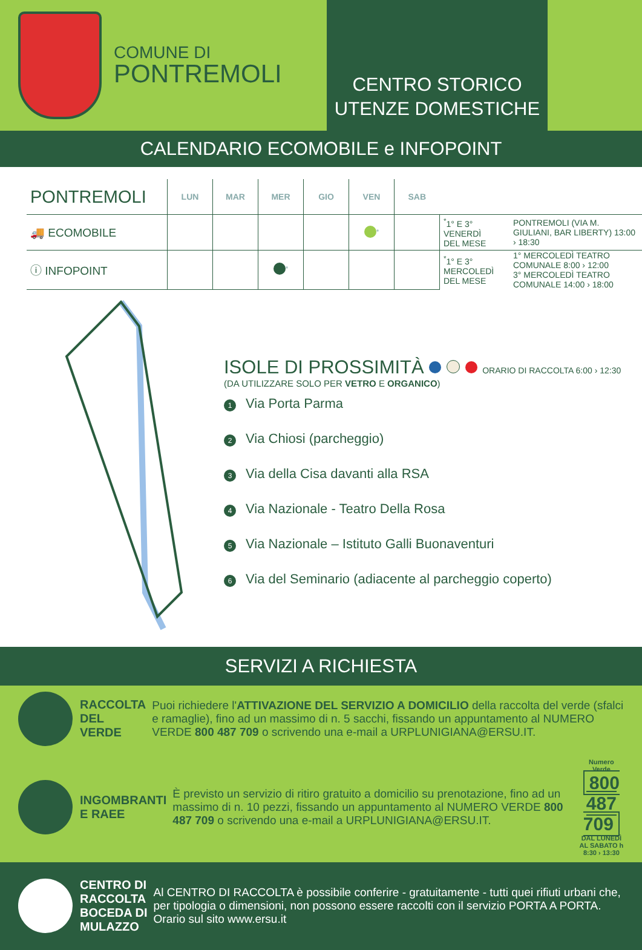COMUNE DI
PONTREMOLI
CENTRO STORICO
UTENZE DOMESTICHE
CALENDARIO ECOMOBILE e INFOPOINT
| PONTREMOLI | LUN | MAR | MER | GIO | VEN | SAB | | |
| --- | --- | --- | --- | --- | --- | --- | --- | --- |
| 🚚 ECOMOBILE | | | | | <sup>*</sup> | | <sup>*</sup> 1° E 3° VENERDÌ DEL MESE | PONTREMOLI (VIA M. GIULIANI, BAR LIBERTY) 13:00 › 18:30 |
| ⓘ INFOPOINT | | | <sup>*</sup> | | | | <sup>*</sup> 1° E 3° MERCOLEDÌ DEL MESE | 1° MERCOLEDÌ TEATRO COMUNALE 8:00 › 12:00 3° MERCOLEDÌ TEATRO COMUNALE 14:00 › 18:00 |
ISOLE DI PROSSIMITÀ ORARIO DI RACCOLTA 6:00 › 12:30
(DA UTILIZZARE SOLO PER VETRO E ORGANICO)
1 Via Porta Parma
2 Via Chiosi (parcheggio)
3 Via della Cisa davanti alla RSA
4 Via Nazionale - Teatro Della Rosa
5 Via Nazionale – Istituto Galli Buonaventuri
6 Via del Seminario (adiacente al parcheggio coperto)
SERVIZI A RICHIESTA
RACCOLTA
DEL VERDE
Puoi richiedere l'ATTIVAZIONE DEL SERVIZIO A DOMICILIO della raccolta del verde (sfalci e ramaglie), fino ad un massimo di n. 5 sacchi, fissando un appuntamento al NUMERO VERDE 800 487 709 o scrivendo una e-mail a URPLUNIGIANA@ERSU.IT.
INGOMBRANTI
E RAEE
È previsto un servizio di ritiro gratuito a domicilio su prenotazione, fino ad un massimo di n. 10 pezzi, fissando un appuntamento al NUMERO VERDE 800 487 709 o scrivendo una e-mail a URPLUNIGIANA@ERSU.IT.
Numero Verde
800 487 709
DAL LUNEDÌ AL SABATO h 8:30 › 13:30
CENTRO DI RACCOLTA BOCEDA DI MULAZZO
Al CENTRO DI RACCOLTA è possibile conferire - gratuitamente - tutti quei rifiuti urbani che, per tipologia o dimensioni, non possono essere raccolti con il servizio PORTA A PORTA. Orario sul sito www.ersu.it